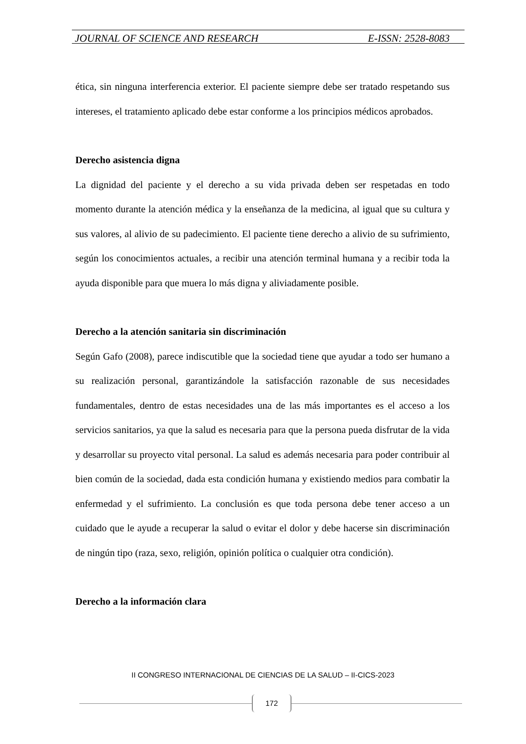JOURNAL OF SCIENCE AND RESEARCH E-ISSN: 2528-8083
ética, sin ninguna interferencia exterior. El paciente siempre debe ser tratado respetando sus intereses, el tratamiento aplicado debe estar conforme a los principios médicos aprobados.
Derecho asistencia digna
La dignidad del paciente y el derecho a su vida privada deben ser respetadas en todo momento durante la atención médica y la enseñanza de la medicina, al igual que su cultura y sus valores, al alivio de su padecimiento. El paciente tiene derecho a alivio de su sufrimiento, según los conocimientos actuales, a recibir una atención terminal humana y a recibir toda la ayuda disponible para que muera lo más digna y aliviadamente posible.
Derecho a la atención sanitaria sin discriminación
Según Gafo (2008), parece indiscutible que la sociedad tiene que ayudar a todo ser humano a su realización personal, garantizándole la satisfacción razonable de sus necesidades fundamentales, dentro de estas necesidades una de las más importantes es el acceso a los servicios sanitarios, ya que la salud es necesaria para que la persona pueda disfrutar de la vida y desarrollar su proyecto vital personal. La salud es además necesaria para poder contribuir al bien común de la sociedad, dada esta condición humana y existiendo medios para combatir la enfermedad y el sufrimiento. La conclusión es que toda persona debe tener acceso a un cuidado que le ayude a recuperar la salud o evitar el dolor y debe hacerse sin discriminación de ningún tipo (raza, sexo, religión, opinión política o cualquier otra condición).
Derecho a la información clara
II CONGRESO INTERNACIONAL DE CIENCIAS DE LA SALUD – II-CICS-2023
172